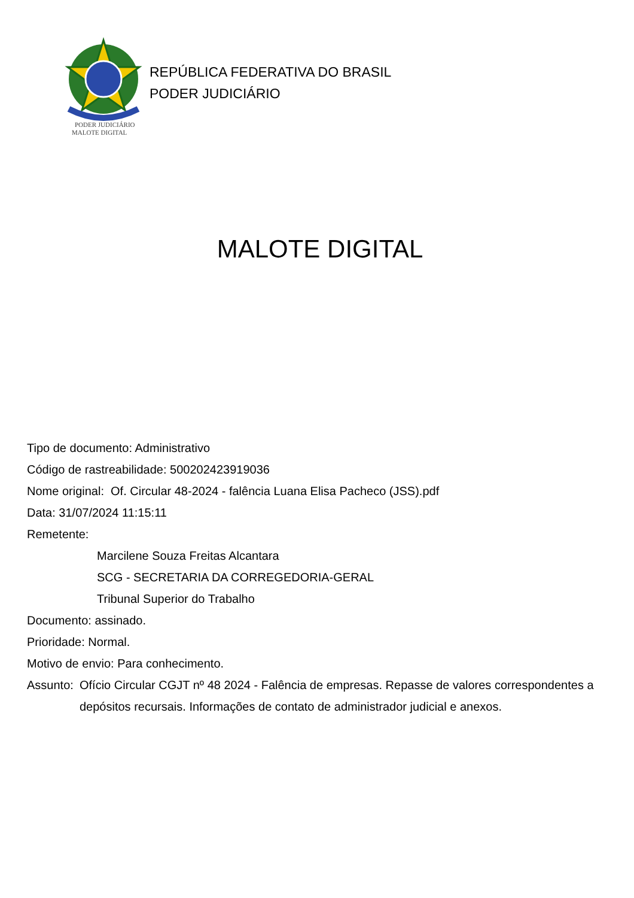PODER JUDICIÁRIO
MALOTE DIGITAL
REPÚBLICA FEDERATIVA DO BRASIL
PODER JUDICIÁRIO
MALOTE DIGITAL
Tipo de documento: Administrativo
Código de rastreabilidade: 500202423919036
Nome original: Of. Circular 48-2024 - falência Luana Elisa Pacheco (JSS).pdf
Data: 31/07/2024 11:15:11
Remetente:
Marcilene Souza Freitas Alcantara
SCG - SECRETARIA DA CORREGEDORIA-GERAL
Tribunal Superior do Trabalho
Documento: assinado.
Prioridade: Normal.
Motivo de envio: Para conhecimento.
Assunto: Ofício Circular CGJT nº 48 2024 - Falência de empresas. Repasse de valores correspondentes a depósitos recursais. Informações de contato de administrador judicial e anexos.